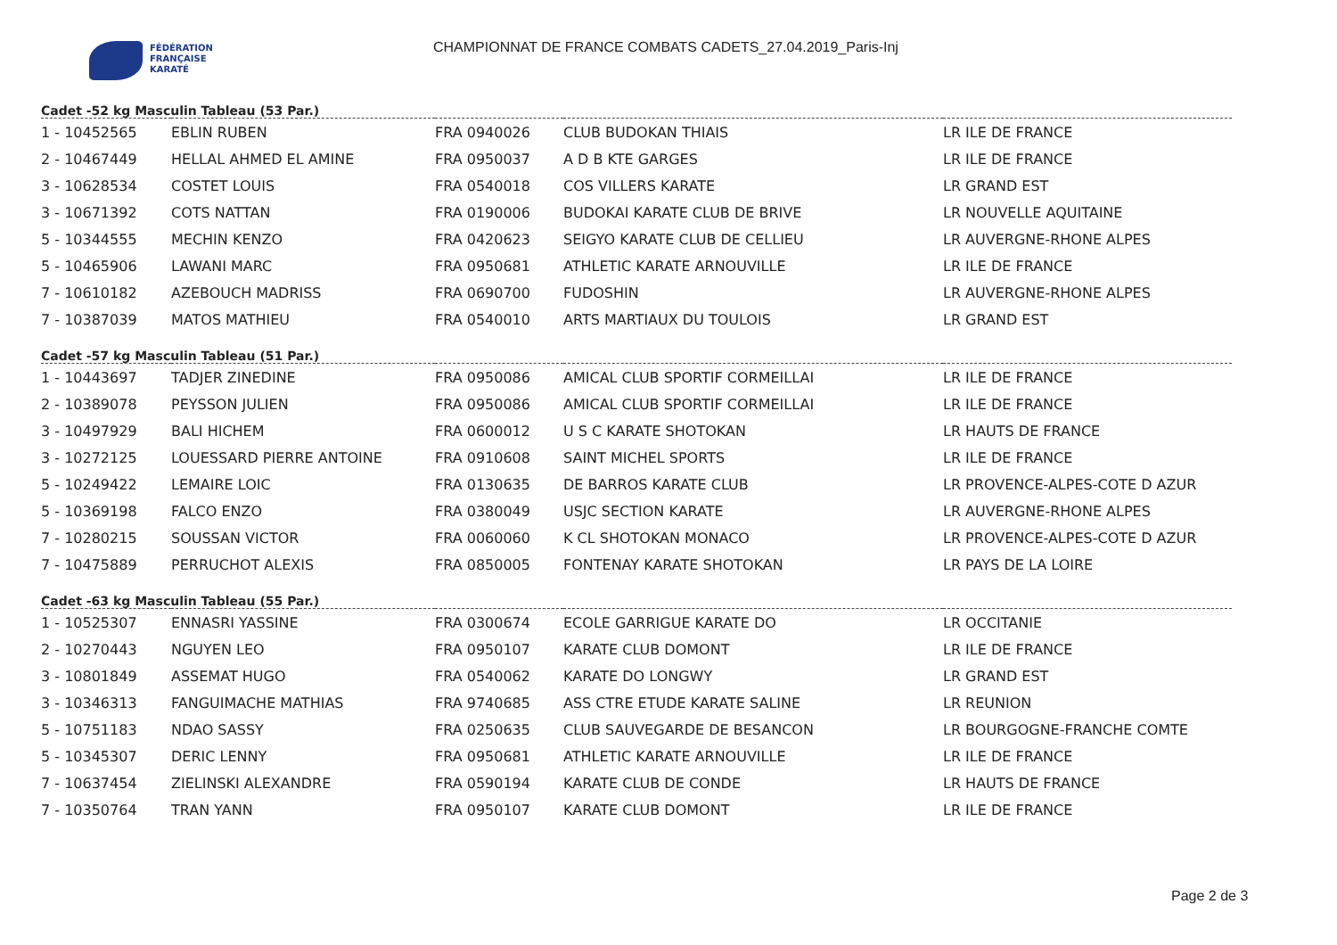FÉDÉRATION
FRANÇAISE
KARATÉ
CHAMPIONNAT DE FRANCE COMBATS CADETS_27.04.2019_Paris-Inj
Cadet -52 kg Masculin Tableau (53 Par.)
| 1 - 10452565 | EBLIN RUBEN | FRA 0940026 | CLUB BUDOKAN THIAIS | LR ILE DE FRANCE |
| 2 - 10467449 | HELLAL AHMED EL AMINE | FRA 0950037 | A D B KTE GARGES | LR ILE DE FRANCE |
| 3 - 10628534 | COSTET LOUIS | FRA 0540018 | COS VILLERS KARATE | LR GRAND EST |
| 3 - 10671392 | COTS NATTAN | FRA 0190006 | BUDOKAI KARATE CLUB DE BRIVE | LR NOUVELLE AQUITAINE |
| 5 - 10344555 | MECHIN KENZO | FRA 0420623 | SEIGYO KARATE CLUB DE CELLIEU | LR AUVERGNE-RHONE ALPES |
| 5 - 10465906 | LAWANI MARC | FRA 0950681 | ATHLETIC KARATE ARNOUVILLE | LR ILE DE FRANCE |
| 7 - 10610182 | AZEBOUCH MADRISS | FRA 0690700 | FUDOSHIN | LR AUVERGNE-RHONE ALPES |
| 7 - 10387039 | MATOS MATHIEU | FRA 0540010 | ARTS MARTIAUX DU TOULOIS | LR GRAND EST |
Cadet -57 kg Masculin Tableau (51 Par.)
| 1 - 10443697 | TADJER ZINEDINE | FRA 0950086 | AMICAL CLUB SPORTIF CORMEILLAI | LR ILE DE FRANCE |
| 2 - 10389078 | PEYSSON JULIEN | FRA 0950086 | AMICAL CLUB SPORTIF CORMEILLAI | LR ILE DE FRANCE |
| 3 - 10497929 | BALI HICHEM | FRA 0600012 | U S C KARATE SHOTOKAN | LR HAUTS DE FRANCE |
| 3 - 10272125 | LOUESSARD PIERRE ANTOINE | FRA 0910608 | SAINT MICHEL SPORTS | LR ILE DE FRANCE |
| 5 - 10249422 | LEMAIRE LOIC | FRA 0130635 | DE BARROS KARATE CLUB | LR PROVENCE-ALPES-COTE D AZUR |
| 5 - 10369198 | FALCO ENZO | FRA 0380049 | USJC SECTION KARATE | LR AUVERGNE-RHONE ALPES |
| 7 - 10280215 | SOUSSAN VICTOR | FRA 0060060 | K CL SHOTOKAN MONACO | LR PROVENCE-ALPES-COTE D AZUR |
| 7 - 10475889 | PERRUCHOT ALEXIS | FRA 0850005 | FONTENAY KARATE SHOTOKAN | LR PAYS DE LA LOIRE |
Cadet -63 kg Masculin Tableau (55 Par.)
| 1 - 10525307 | ENNASRI YASSINE | FRA 0300674 | ECOLE GARRIGUE KARATE DO | LR OCCITANIE |
| 2 - 10270443 | NGUYEN LEO | FRA 0950107 | KARATE CLUB DOMONT | LR ILE DE FRANCE |
| 3 - 10801849 | ASSEMAT HUGO | FRA 0540062 | KARATE DO LONGWY | LR GRAND EST |
| 3 - 10346313 | FANGUIMACHE MATHIAS | FRA 9740685 | ASS CTRE ETUDE KARATE SALINE | LR REUNION |
| 5 - 10751183 | NDAO SASSY | FRA 0250635 | CLUB SAUVEGARDE DE BESANCON | LR BOURGOGNE-FRANCHE COMTE |
| 5 - 10345307 | DERIC LENNY | FRA 0950681 | ATHLETIC KARATE ARNOUVILLE | LR ILE DE FRANCE |
| 7 - 10637454 | ZIELINSKI ALEXANDRE | FRA 0590194 | KARATE CLUB DE CONDE | LR HAUTS DE FRANCE |
| 7 - 10350764 | TRAN YANN | FRA 0950107 | KARATE CLUB DOMONT | LR ILE DE FRANCE |
Page 2 de 3